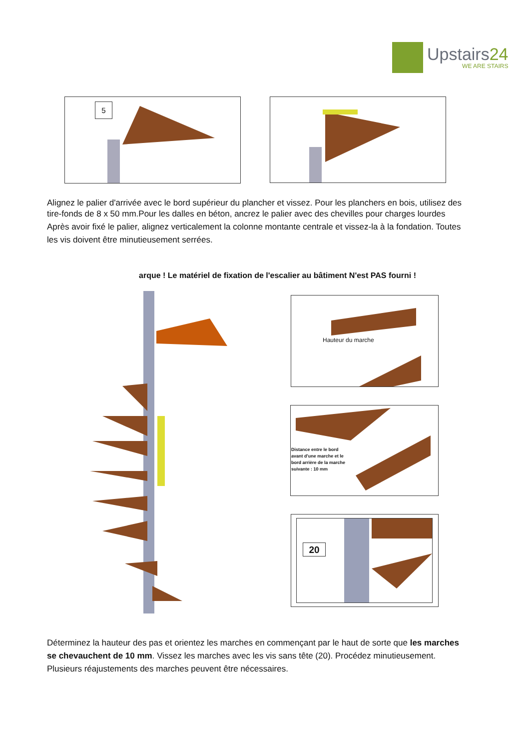Upstairs24
WE ARE STAIRS
5
Alignez le palier d'arrivée avec le bord supérieur du plancher et vissez. Pour les planchers en bois, utilisez des tire-fonds de 8 x 50 mm.Pour les dalles en béton, ancrez le palier avec des chevilles pour charges lourdes
Après avoir fixé le palier, alignez verticalement la colonne montante centrale et vissez-la à la fondation. Toutes les vis doivent être minutieusement serrées.
arque ! Le matériel de fixation de l'escalier au bâtiment N'est PAS fourni !
Hauteur du marche
Distance entre le bord
avant d'une marche et le
bord arrière de la marche
suivante : 10 mm
20
Déterminez la hauteur des pas et orientez les marches en commençant par le haut de sorte que les marches se chevauchent de 10 mm. Vissez les marches avec les vis sans tête (20). Procédez minutieusement. Plusieurs réajustements des marches peuvent être nécessaires.